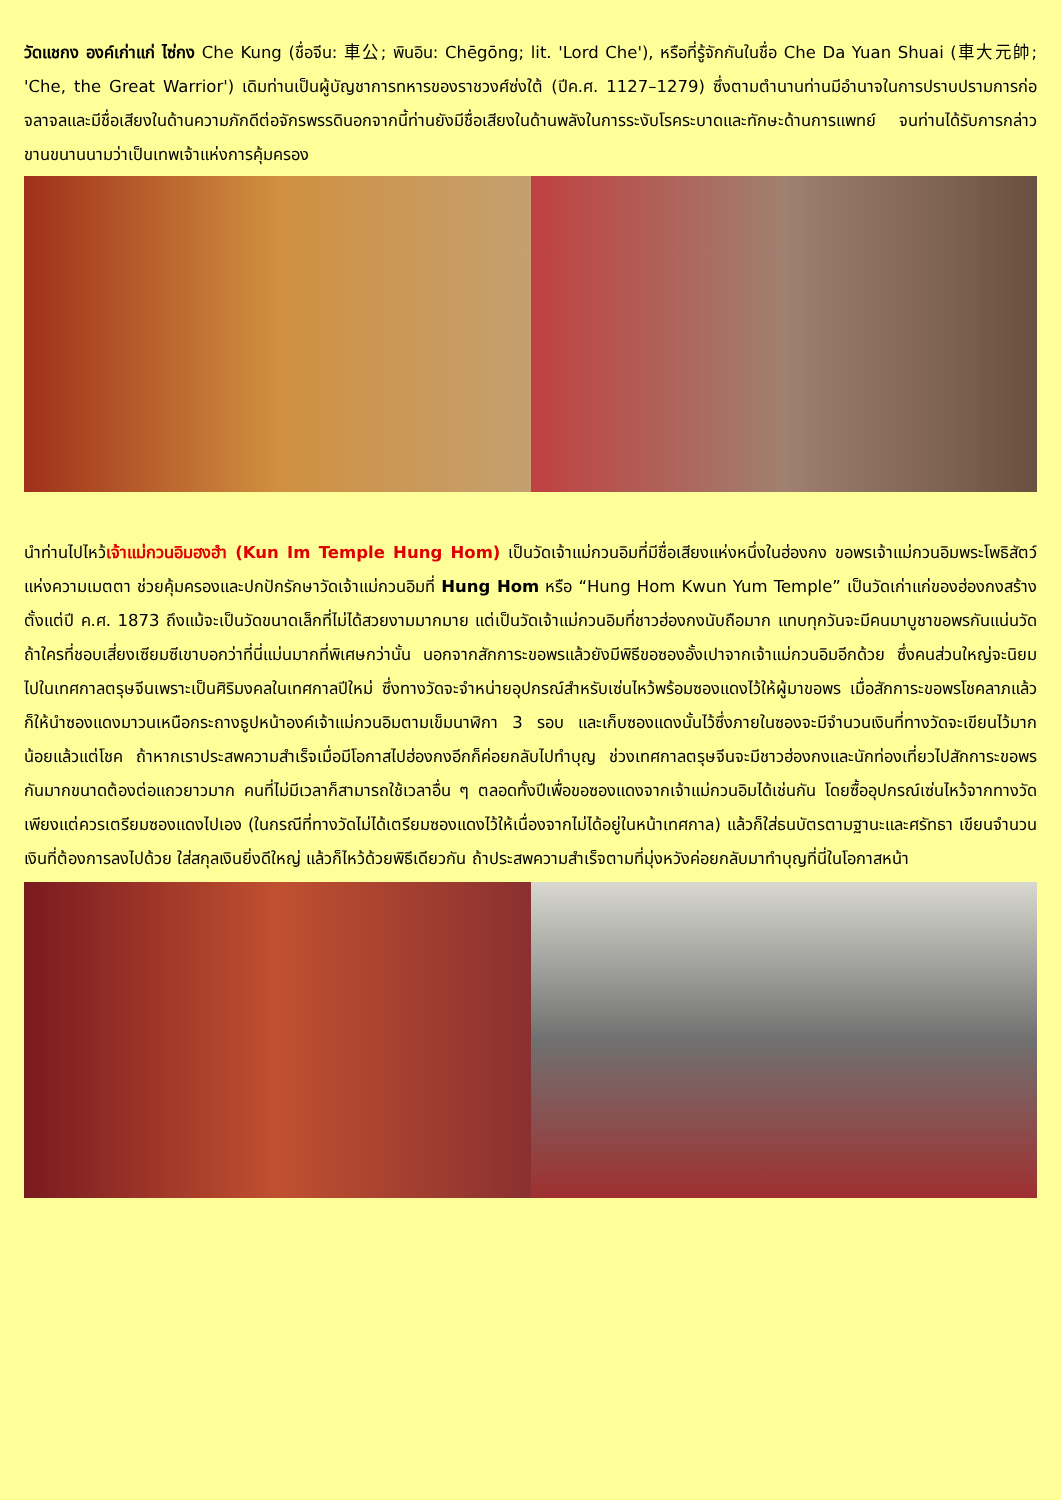วัดแชกง องค์เก่าแก่ ไซ่กง Che Kung (ชื่อจีน: 車公; พินอิน: Chēgōng; lit. 'Lord Che'), หรือที่รู้จักกันในชื่อ Che Da Yuan Shuai (車大元帥; 'Che, the Great Warrior') เดิมท่านเป็นผู้บัญชาการทหารของราชวงศ์ซ่งใต้ (ปีค.ศ. 1127–1279) ซึ่งตามตำนานท่านมีอำนาจในการปราบปรามการก่อจลาจลและมีชื่อเสียงในด้านความภักดีต่อจักรพรรดินอกจากนี้ท่านยังมีชื่อเสียงในด้านพลังในการระงับโรคระบาดและทักษะด้านการแพทย์ จนท่านได้รับการกล่าวขานขนานนามว่าเป็นเทพเจ้าแห่งการคุ้มครอง
นำท่านไปไหว้เจ้าแม่กวนอิมฮงฮำ (Kun Im Temple Hung Hom) เป็นวัดเจ้าแม่กวนอิมที่มีชื่อเสียงแห่งหนึ่งในฮ่องกง ขอพรเจ้าแม่กวนอิมพระโพธิสัตว์แห่งความเมตตา ช่วยคุ้มครองและปกปักรักษาวัดเจ้าแม่กวนอิมที่ Hung Hom หรือ “Hung Hom Kwun Yum Temple” เป็นวัดเก่าแก่ของฮ่องกงสร้างตั้งแต่ปี ค.ศ. 1873 ถึงแม้จะเป็นวัดขนาดเล็กที่ไม่ได้สวยงามมากมาย แต่เป็นวัดเจ้าแม่กวนอิมที่ชาวฮ่องกงนับถือมาก แทบทุกวันจะมีคนมาบูชาขอพรกันแน่นวัด ถ้าใครที่ชอบเสี่ยงเซียมซีเขาบอกว่าที่นี่แม่นมากที่พิเศษกว่านั้น นอกจากสักการะขอพรแล้วยังมีพิธีขอซองอั้งเปาจากเจ้าแม่กวนอิมอีกด้วย ซึ่งคนส่วนใหญ่จะนิยมไปในเทศกาลตรุษจีนเพราะเป็นศิริมงคลในเทศกาลปีใหม่ ซึ่งทางวัดจะจำหน่ายอุปกรณ์สำหรับเซ่นไหว้พร้อมซองแดงไว้ให้ผู้มาขอพร เมื่อสักการะขอพรโชคลาภแล้วก็ให้นำซองแดงมาวนเหนือกระถางธูปหน้าองค์เจ้าแม่กวนอิมตามเข็มนาฬิกา 3 รอบ และเก็บซองแดงนั้นไว้ซึ่งภายในซองจะมีจำนวนเงินที่ทางวัดจะเขียนไว้มากน้อยแล้วแต่โชค ถ้าหากเราประสพความสำเร็จเมื่อมีโอกาสไปฮ่องกงอีกก็ค่อยกลับไปทำบุญ ช่วงเทศกาลตรุษจีนจะมีชาวฮ่องกงและนักท่องเที่ยวไปสักการะขอพรกันมากขนาดต้องต่อแถวยาวมาก คนที่ไม่มีเวลาก็สามารถใช้เวลาอื่น ๆ ตลอดทั้งปีเพื่อขอซองแดงจากเจ้าแม่กวนอิมได้เช่นกัน โดยซื้ออุปกรณ์เซ่นไหว้จากทางวัดเพียงแต่ควรเตรียมซองแดงไปเอง (ในกรณีที่ทางวัดไม่ได้เตรียมซองแดงไว้ให้เนื่องจากไม่ได้อยู่ในหน้าเทศกาล) แล้วก็ใส่ธนบัตรตามฐานะและศรัทธา เขียนจำนวนเงินที่ต้องการลงไปด้วย ใส่สกุลเงินยิ่งดีใหญ่ แล้วก็ไหว้ด้วยพิธีเดียวกัน ถ้าประสพความสำเร็จตามที่มุ่งหวังค่อยกลับมาทำบุญที่นี่ในโอกาสหน้า